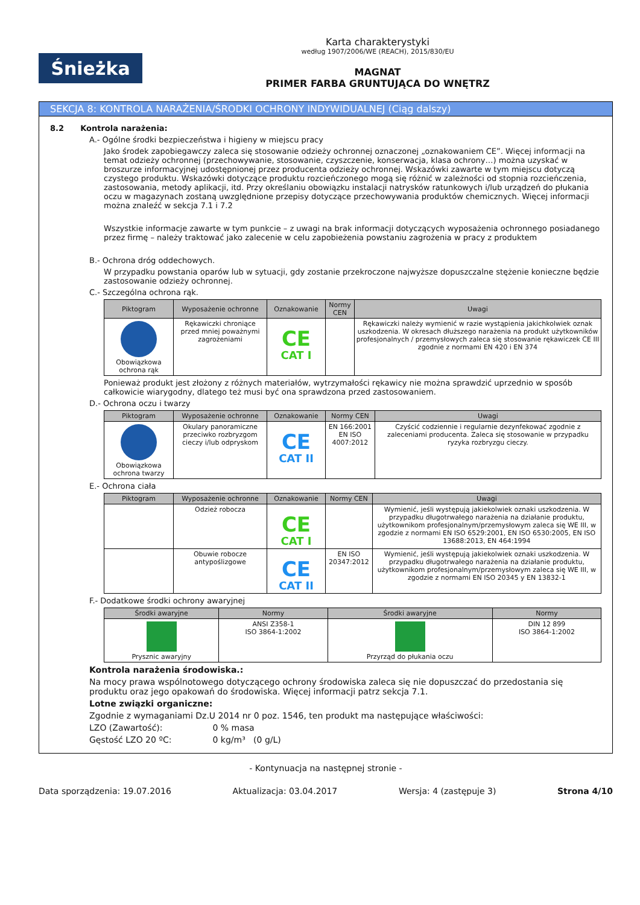Śnieżka
Karta charakterystyki
według 1907/2006/WE (REACH), 2015/830/EU
MAGNAT
PRIMER FARBA GRUNTUJĄCA DO WNĘTRZ
SEKCJA 8: KONTROLA NARAŻENIA/ŚRODKI OCHRONY INDYWIDUALNEJ (Ciąg dalszy)
8.2 Kontrola narażenia:
A.- Ogólne środki bezpieczeństwa i higieny w miejscu pracy
Jako środek zapobiegawczy zaleca się stosowanie odzieży ochronnej oznaczonej „oznakowaniem CE”. Więcej informacji na temat odzieży ochronnej (przechowywanie, stosowanie, czyszczenie, konserwacja, klasa ochrony…) można uzyskać w broszurze informacyjnej udostępnionej przez producenta odzieży ochronnej. Wskazówki zawarte w tym miejscu dotyczą czystego produktu. Wskazówki dotyczące produktu rozcieńczonego mogą się różnić w zależności od stopnia rozcieńczenia, zastosowania, metody aplikacji, itd. Przy określaniu obowiązku instalacji natrysków ratunkowych i/lub urządzeń do płukania oczu w magazynach zostaną uwzględnione przepisy dotyczące przechowywania produktów chemicznych. Więcej informacji można znaleźć w sekcja 7.1 i 7.2
Wszystkie informacje zawarte w tym punkcie – z uwagi na brak informacji dotyczących wyposażenia ochronnego posiadanego przez firmę – należy traktować jako zalecenie w celu zapobieżenia powstaniu zagrożenia w pracy z produktem
B.- Ochrona dróg oddechowych.
W przypadku powstania oparów lub w sytuacji, gdy zostanie przekroczone najwyższe dopuszczalne stężenie konieczne będzie zastosowanie odzieży ochronnej.
C.- Szczególna ochrona rąk.
| Piktogram | Wyposażenie ochronne | Oznakowanie | Normy CEN | Uwagi |
| --- | --- | --- | --- | --- |
| Obowiązkowa ochrona rąk | Rękawiczki chroniące przed mniej poważnymi zagrożeniami | CE CAT I | | Rękawiczki należy wymienić w razie wystąpienia jakichkolwiek oznak uszkodzenia. W okresach dłuższego narażenia na produkt użytkowników profesjonalnych / przemysłowych zaleca się stosowanie rękawiczek CE III zgodnie z normami EN 420 i EN 374 |
Ponieważ produkt jest złożony z różnych materiałów, wytrzymałości rękawicy nie można sprawdzić uprzednio w sposób całkowicie wiarygodny, dlatego też musi być ona sprawdzona przed zastosowaniem.
D.- Ochrona oczu i twarzy
| Piktogram | Wyposażenie ochronne | Oznakowanie | Normy CEN | Uwagi |
| --- | --- | --- | --- | --- |
| Obowiązkowa ochrona twarzy | Okulary panoramiczne przeciwko rozbryzgom cieczy i/lub odpryskom | CE CAT II | EN 166:2001 EN ISO 4007:2012 | Czyścić codziennie i regularnie dezynfekować zgodnie z zaleceniami producenta. Zaleca się stosowanie w przypadku ryzyka rozbryzgu cieczy. |
E.- Ochrona ciała
| Piktogram | Wyposażenie ochronne | Oznakowanie | Normy CEN | Uwagi |
| --- | --- | --- | --- | --- |
| | Odzież robocza | CE CAT I | | Wymienić, jeśli występują jakiekolwiek oznaki uszkodzenia. W przypadku długotrwałego narażenia na działanie produktu, użytkownikom profesjonalnym/przemysłowym zaleca się WE III, w zgodzie z normami EN ISO 6529:2001, EN ISO 6530:2005, EN ISO 13688:2013, EN 464:1994 |
| | Obuwie robocze antypoślizgowe | CE CAT II | EN ISO 20347:2012 | Wymienić, jeśli występują jakiekolwiek oznaki uszkodzenia. W przypadku długotrwałego narażenia na działanie produktu, użytkownikom profesjonalnym/przemysłowym zaleca się WE III, w zgodzie z normami EN ISO 20345 y EN 13832-1 |
F.- Dodatkowe środki ochrony awaryjnej
| Środki awaryjne | Normy | Środki awaryjne | Normy |
| --- | --- | --- | --- |
| Prysznic awaryjny | ANSI Z358-1 ISO 3864-1:2002 | Przyrząd do płukania oczu | DIN 12 899 ISO 3864-1:2002 |
Kontrola narażenia środowiska.:
Na mocy prawa wspólnotowego dotyczącego ochrony środowiska zaleca się nie dopuszczać do przedostania się produktu oraz jego opakowań do środowiska. Więcej informacji patrz sekcja 7.1.
Lotne związki organiczne:
Zgodnie z wymaganiami Dz.U 2014 nr 0 poz. 1546, ten produkt ma następujące właściwości:
LZO (Zawartość): 0 % masa
Gęstość LZO 20 ºC: 0 kg/m³ (0 g/L)
- Kontynuacja na następnej stronie -
Data sporządzenia: 19.07.2016 Aktualizacja: 03.04.2017 Wersja: 4 (zastępuje 3) Strona 4/10